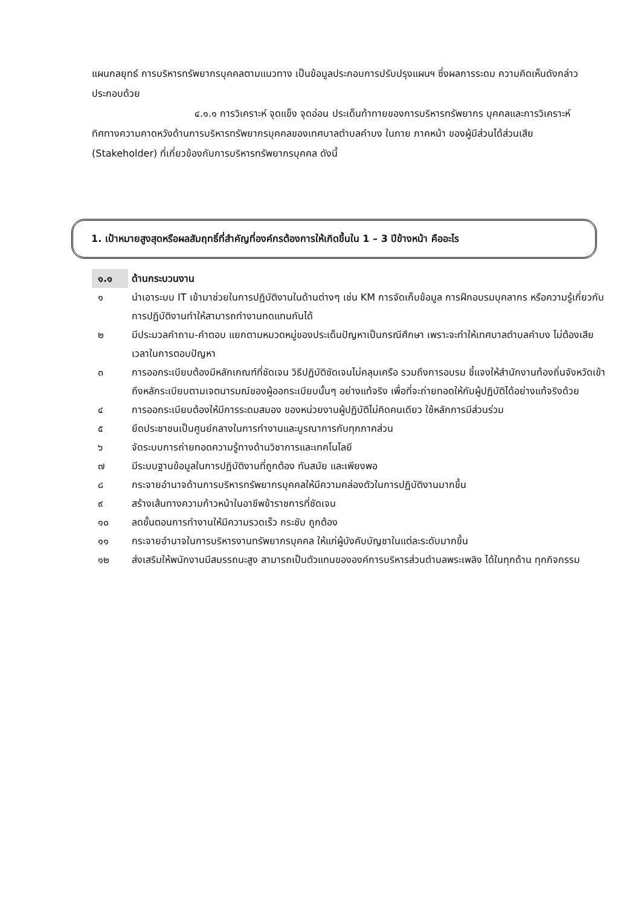แผนกลยุทธ์ การบริหารทรัพยากรบุคคลตามแนวทาง เป็นข้อมูลประกอบการปรับปรุงแผนฯ ซึ่งผลการระดม ความคิดเห็นดังกล่าวประกอบด้วย
๔.๑.๑ การวิเคราะห์ จุดแข็ง จุดอ่อน ประเด็นท้าทายของการบริหารทรัพยากร บุคคลและการวิเคราะห์ทิศทางความคาดหวังด้านการบริหารทรัพยากรบุคคลของเทศบาลตำบลคำบง ในภาย ภาคหน้า ของผู้มีส่วนได้ส่วนเสีย (Stakeholder) ที่เกี่ยวข้องกับการบริหารทรัพยากรบุคคล ดังนี้
1. เป้าหมายสูงสุดหรือผลสัมฤทธิ์ที่สำคัญที่องค์กรต้องการให้เกิดขึ้นใน 1 – 3 ปีข้างหน้า คืออะไร
| ๑.๑ | ด้านกระบวนงาน |
| --- | --- |
| ๑ | นำเอาระบบ IT เข้ามาช่วยในการปฏิบัติงานในด้านต่างๆ เช่น KM การจัดเก็บข้อมูล การฝึกอบรมบุคลากร หรือความรู้เกี่ยวกับการปฏิบัติงานทำให้สามารถทำงานทดแทนกันได้ |
| ๒ | มีประมวลคำถาม-คำตอบ แยกตามหมวดหมู่ของประเด็นปัญหาเป็นกรณีศึกษา เพราะจะทำให้เทศบาลตำบลคำบง ไม่ต้องเสียเวลาในการตอบปัญหา |
| ๓ | การออกระเบียบต้องมีหลักเกณฑ์ที่ชัดเจน วิธีปฏิบัติชัดเจนไม่คลุมเครือ รวมถึงการอบรม ชี้แจงให้สำนักงานท้องถิ่นจังหวัดเข้าถึงหลักระเบียบตามเจตนารมณ์ของผู้ออกระเบียบนั้นๆ อย่างแท้จริง เพื่อที่จะถ่ายทอดให้กับผู้ปฏิบัติได้อย่างแท้จริงด้วย |
| ๔ | การออกระเบียบต้องให้มีการระดมสมอง ของหน่วยงานผู้ปฏิบัติไม่คิดคนเดียว ใช้หลักการมีส่วนร่วม |
| ๕ | ยึดประชาชนเป็นศูนย์กลางในการทำงานและบูรณาการกับทุกภาคส่วน |
| ๖ | จัดระบบการถ่ายทอดความรู้ทางด้านวิชาการและเทคโนโลยี |
| ๗ | มีระบบฐานข้อมูลในการปฏิบัติงานที่ถูกต้อง ทันสมัย และเพียงพอ |
| ๘ | กระจายอำนาจด้านการบริหารทรัพยากรบุคคลให้มีความคล่องตัวในการปฏิบัติงานมากขึ้น |
| ๙ | สร้างเส้นทางความก้าวหน้าในอาชีพข้าราชการที่ชัดเจน |
| ๑๐ | ลดขั้นตอนการทำงานให้มีความรวดเร็ว กระชับ ถูกต้อง |
| ๑๑ | กระจายอำนาจในการบริหารงานทรัพยากรบุคคล ให้แก่ผู้บังคับบัญชาในแต่ละระดับมากขึ้น |
| ๑๒ | ส่งเสริมให้พนักงานมีสมรรถนะสูง สามารถเป็นตัวแทนขององค์การบริหารส่วนตำบลพระเพลิง ได้ในทุกด้าน ทุกกิจกรรม |